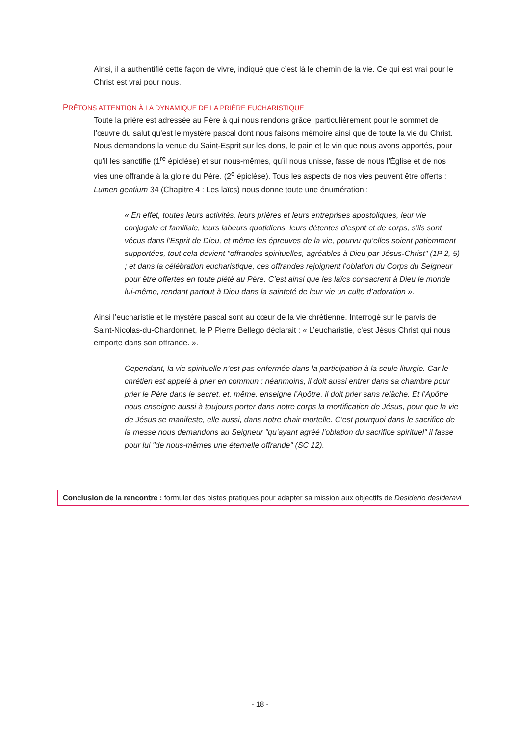Ainsi, il a authentifié cette façon de vivre, indiqué que c’est là le chemin de la vie. Ce qui est vrai pour le Christ est vrai pour nous.
PRÊTONS ATTENTION À LA DYNAMIQUE DE LA PRIÈRE EUCHARISTIQUE
Toute la prière est adressée au Père à qui nous rendons grâce, particulièrement pour le sommet de l’œuvre du salut qu’est le mystère pascal dont nous faisons mémoire ainsi que de toute la vie du Christ. Nous demandons la venue du Saint-Esprit sur les dons, le pain et le vin que nous avons apportés, pour qu’il les sanctifie (1<sup>re</sup> épiclèse) et sur nous-mêmes, qu’il nous unisse, fasse de nous l’Église et de nos vies une offrande à la gloire du Père. (2<sup>e</sup> épiclèse). Tous les aspects de nos vies peuvent être offerts : Lumen gentium 34 (Chapitre 4 : Les laïcs) nous donne toute une énumération :
« En effet, toutes leurs activités, leurs prières et leurs entreprises apostoliques, leur vie conjugale et familiale, leurs labeurs quotidiens, leurs détentes d’esprit et de corps, s’ils sont vécus dans l’Esprit de Dieu, et même les épreuves de la vie, pourvu qu’elles soient patiemment supportées, tout cela devient "offrandes spirituelles, agréables à Dieu par Jésus-Christ" (1P 2, 5) ; et dans la célébration eucharistique, ces offrandes rejoignent l’oblation du Corps du Seigneur pour être offertes en toute piété au Père. C’est ainsi que les laïcs consacrent à Dieu le monde lui-même, rendant partout à Dieu dans la sainteté de leur vie un culte d’adoration ».
Ainsi l’eucharistie et le mystère pascal sont au cœur de la vie chrétienne. Interrogé sur le parvis de Saint-Nicolas-du-Chardonnet, le P Pierre Bellego déclarait : « L’eucharistie, c’est Jésus Christ qui nous emporte dans son offrande. ».
Cependant, la vie spirituelle n’est pas enfermée dans la participation à la seule liturgie. Car le chrétien est appelé à prier en commun : néanmoins, il doit aussi entrer dans sa chambre pour prier le Père dans le secret, et, même, enseigne l’Apôtre, il doit prier sans relâche. Et l’Apôtre nous enseigne aussi à toujours porter dans notre corps la mortification de Jésus, pour que la vie de Jésus se manifeste, elle aussi, dans notre chair mortelle. C’est pourquoi dans le sacrifice de la messe nous demandons au Seigneur "qu’ayant agréé l’oblation du sacrifice spirituel" il fasse pour lui "de nous-mêmes une éternelle offrande" (SC 12).
Conclusion de la rencontre : formuler des pistes pratiques pour adapter sa mission aux objectifs de Desiderio desideravi
- 18 -